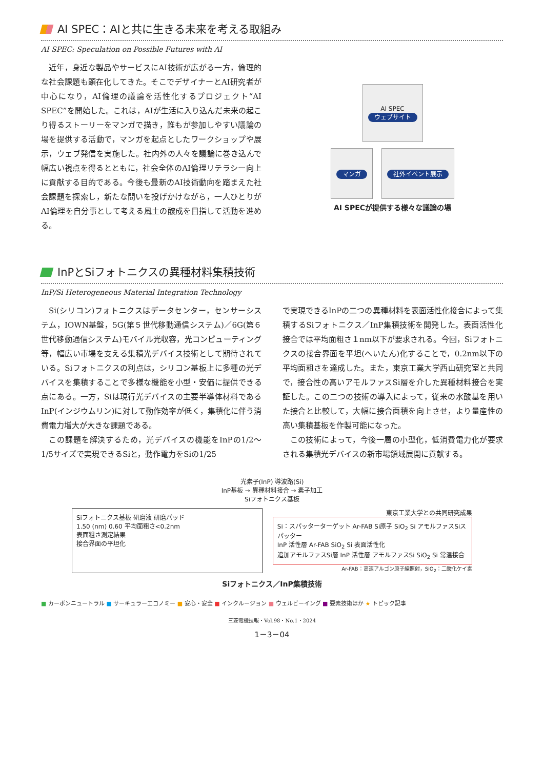AI SPEC：AIと共に生きる未来を考える取組み
AI SPEC: Speculation on Possible Futures with AI
近年，身近な製品やサービスにAI技術が広がる一方，倫理的な社会課題も顕在化してきた。そこでデザイナーとAI研究者が中心になり，AI倫理の議論を活性化するプロジェクト“AI SPEC”を開始した。これは，AIが生活に入り込んだ未来の起こり得るストーリーをマンガで描き，誰もが参加しやすい議論の場を提供する活動で，マンガを起点としたワークショップや展示，ウェブ発信を実施した。社内外の人々を議論に巻き込んで幅広い視点を得るとともに，社会全体のAI倫理リテラシー向上に貢献する目的である。今後も最新のAI技術動向を踏まえた社会課題を探索し，新たな問いを投げかけながら，一人ひとりがAI倫理を自分事として考える風土の醸成を目指して活動を進める。
AI SPEC
ウェブサイト
マンガ 社外イベント展示
AI SPECが提供する様々な議論の場
InPとSiフォトニクスの異種材料集積技術
InP/Si Heterogeneous Material Integration Technology
Si(シリコン)フォトニクスはデータセンター，センサーシステム，IOWN基盤，5G(第５世代移動通信システム)／6G(第６世代移動通信システム)モバイル光収容，光コンピューティング等，幅広い市場を支える集積光デバイス技術として期待されている。Siフォトニクスの利点は，シリコン基板上に多種の光デバイスを集積することで多様な機能を小型・安価に提供できる点にある。一方，Siは現行光デバイスの主要半導体材料であるInP(インジウムリン)に対して動作効率が低く，集積化に伴う消費電力増大が大きな課題である。
この課題を解決するため，光デバイスの機能をInPの1/2～1/5サイズで実現できるSiと，動作電力をSiの1/25
で実現できるInPの二つの異種材料を表面活性化接合によって集積するSiフォトニクス／InP集積技術を開発した。表面活性化接合では平均面粗さ１nm以下が要求される。今回，Siフォトニクスの接合界面を平坦(へいたん)化することで，0.2nm以下の平均面粗さを達成した。また，東京工業大学西山研究室と共同で，接合性の高いアモルファスSi層を介した異種材料接合を実証した。この二つの技術の導入によって，従来の水酸基を用いた接合と比較して，大幅に接合面積を向上させ，より量産性の高い集積基板を作製可能になった。
この技術によって，今後一層の小型化，低消費電力化が要求される集積光デバイスの新市場領域展開に貢献する。
光素子(InP) 導波路(Si)
InP基板 → 異種材料接合 → 素子加工
Siフォトニクス基板
Siフォトニクス基板 研磨液 研磨パッド
1.50 (nm) 0.60 平均面粗さ<0.2nm
表面粗さ測定結果
接合界面の平坦化
東京工業大学との共同研究成果
Si：スパッターターゲット Ar-FAB Si原子 SiO<sub>2</sub> Si アモルファスSiスパッター
InP 活性層 Ar-FAB SiO<sub>2</sub> Si 表面活性化
追加アモルファスSi層 InP 活性層 アモルファスSi SiO<sub>2</sub> Si 常温接合
Ar-FAB：高速アルゴン原子線照射，SiO<sub>2</sub>：二酸化ケイ素
Siフォトニクス／InP集積技術
■ カーボンニュートラル ■ サーキュラーエコノミー ■ 安心・安全 ■ インクルージョン ■ ウェルビーイング ■ 要素技術ほか ★ トピック記事
三菱電機技報・Vol.98・No.1・2024
1－3－04